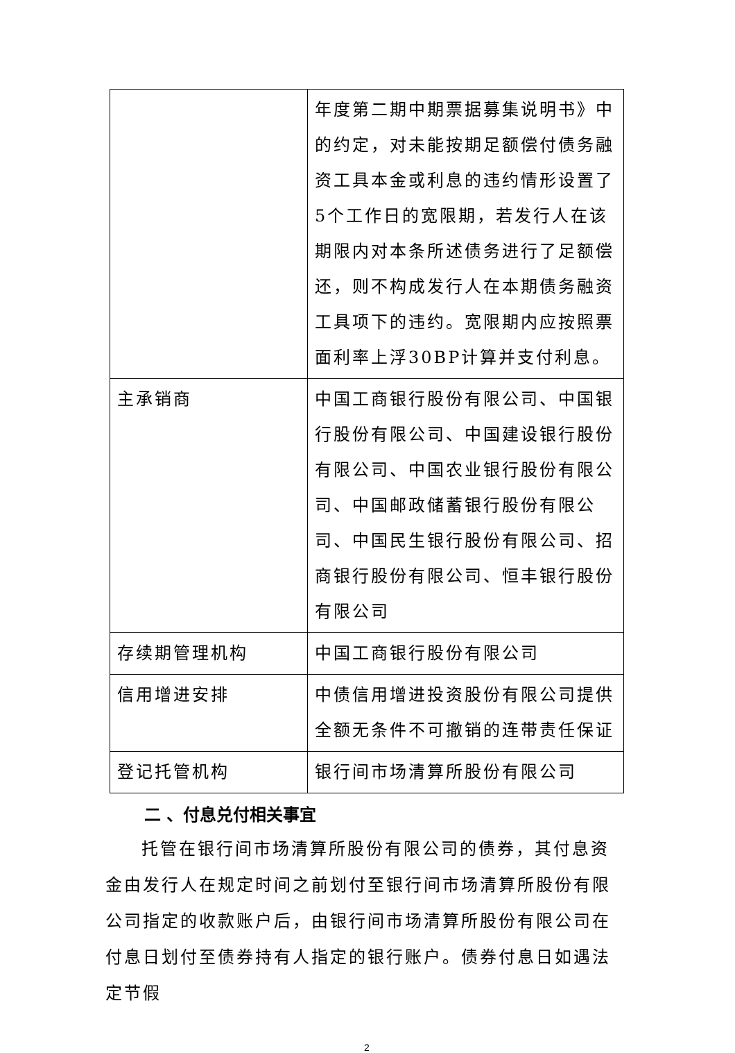| | 年度第二期中期票据募集说明书》中的约定，对未能按期足额偿付债务融资工具本金或利息的违约情形设置了5个工作日的宽限期，若发行人在该期限内对本条所述债务进行了足额偿还，则不构成发行人在本期债务融资工具项下的违约。宽限期内应按照票面利率上浮30BP计算并支付利息。 |
| 主承销商 | 中国工商银行股份有限公司、中国银行股份有限公司、中国建设银行股份有限公司、中国农业银行股份有限公司、中国邮政储蓄银行股份有限公司、中国民生银行股份有限公司、招商银行股份有限公司、恒丰银行股份有限公司 |
| 存续期管理机构 | 中国工商银行股份有限公司 |
| 信用增进安排 | 中债信用增进投资股份有限公司提供全额无条件不可撤销的连带责任保证 |
| 登记托管机构 | 银行间市场清算所股份有限公司 |
二 、付息兑付相关事宜
托管在银行间市场清算所股份有限公司的债券，其付息资金由发行人在规定时间之前划付至银行间市场清算所股份有限公司指定的收款账户后，由银行间市场清算所股份有限公司在付息日划付至债券持有人指定的银行账户。债券付息日如遇法定节假
2